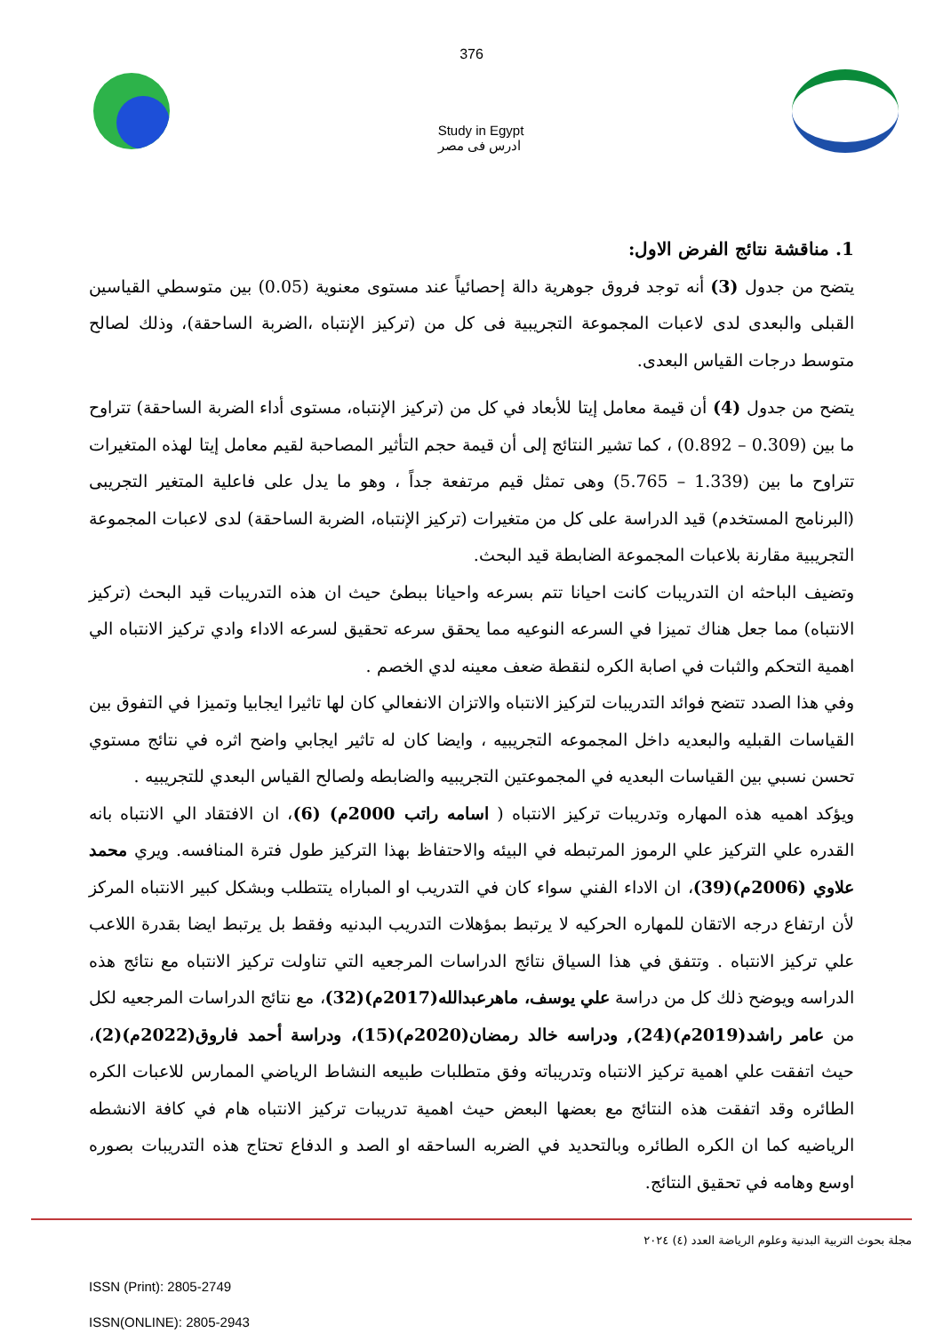376
Study in Egypt
ادرس فى مصر
1. مناقشة نتائج الفرض الاول:
يتضح من جدول (3) أنه توجد فروق جوهرية دالة إحصائياً عند مستوى معنوية (0.05) بين متوسطي القياسين القبلى والبعدى لدى لاعبات المجموعة التجريبية فى كل من (تركيز الإنتباه ،الضربة الساحقة)، وذلك لصالح متوسط درجات القياس البعدى.
يتضح من جدول (4) أن قيمة معامل إيتا للأبعاد في كل من (تركيز الإنتباه، مستوى أداء الضربة الساحقة) تتراوح ما بين (0.309 – 0.892) ، كما تشير النتائج إلى أن قيمة حجم التأثير المصاحبة لقيم معامل إيتا لهذه المتغيرات تتراوح ما بين (1.339 – 5.765) وهى تمثل قيم مرتفعة جداً ، وهو ما يدل على فاعلية المتغير التجريبى (البرنامج المستخدم) قيد الدراسة على كل من متغيرات (تركيز الإنتباه، الضربة الساحقة) لدى لاعبات المجموعة التجريبية مقارنة بلاعبات المجموعة الضابطة قيد البحث.
وتضيف الباحثه ان التدريبات كانت احيانا تتم بسرعه واحيانا ببطئ حيث ان هذه التدريبات قيد البحث (تركيز الانتباه) مما جعل هناك تميزا في السرعه النوعيه مما يحقق سرعه تحقيق لسرعه الاداء وادي تركيز الانتباه الي اهمية التحكم والثبات في اصابة الكره لنقطة ضعف معينه لدي الخصم .
وفي هذا الصدد تتضح فوائد التدريبات لتركيز الانتباه والاتزان الانفعالي كان لها تاثيرا ايجابيا وتميزا في التفوق بين القياسات القبليه والبعديه داخل المجموعه التجريبيه ، وايضا كان له تاثير ايجابي واضح اثره في نتائج مستوي تحسن نسبي بين القياسات البعديه في المجموعتين التجريبيه والضابطه ولصالح القياس البعدي للتجريبيه .
ويؤكد اهميه هذه المهاره وتدريبات تركيز الانتباه ( اسامه راتب 2000م) (6)، ان الافتقاد الي الانتباه بانه القدره علي التركيز علي الرموز المرتبطه في البيئه والاحتفاظ بهذا التركيز طول فترة المنافسه. ويري محمد علاوي (2006م)(39)، ان الاداء الفني سواء كان في التدريب او المباراه يتتطلب وبشكل كبير الانتباه المركز لأن ارتفاع درجه الاتقان للمهاره الحركيه لا يرتبط بمؤهلات التدريب البدنيه وفقط بل يرتبط ايضا بقدرة اللاعب علي تركيز الانتباه . وتتفق في هذا السياق نتائج الدراسات المرجعيه التي تناولت تركيز الانتباه مع نتائج هذه الدراسه ويوضح ذلك كل من دراسة علي يوسف، ماهرعبدالله(2017م)(32)، مع نتائج الدراسات المرجعيه لكل من عامر راشد(2019م)(24), ودراسه خالد رمضان(2020م)(15)، ودراسة أحمد فاروق(2022م)(2)، حيث اتفقت علي اهمية تركيز الانتباه وتدريباته وفق متطلبات طبيعه النشاط الرياضي الممارس للاعبات الكره الطائره وقد اتفقت هذه النتائج مع بعضها البعض حيث اهمية تدريبات تركيز الانتباه هام في كافة الانشطه الرياضيه كما ان الكره الطائره وبالتحديد في الضربه الساحقه او الصد و الدفاع تحتاج هذه التدريبات بصوره اوسع وهامه في تحقيق النتائج.
مجلة بحوث التربية البدنية وعلوم الرياضة العدد (٤) ٢٠٢٤
ISSN (Print): 2805-2749
ISSN(ONLINE): 2805-2943